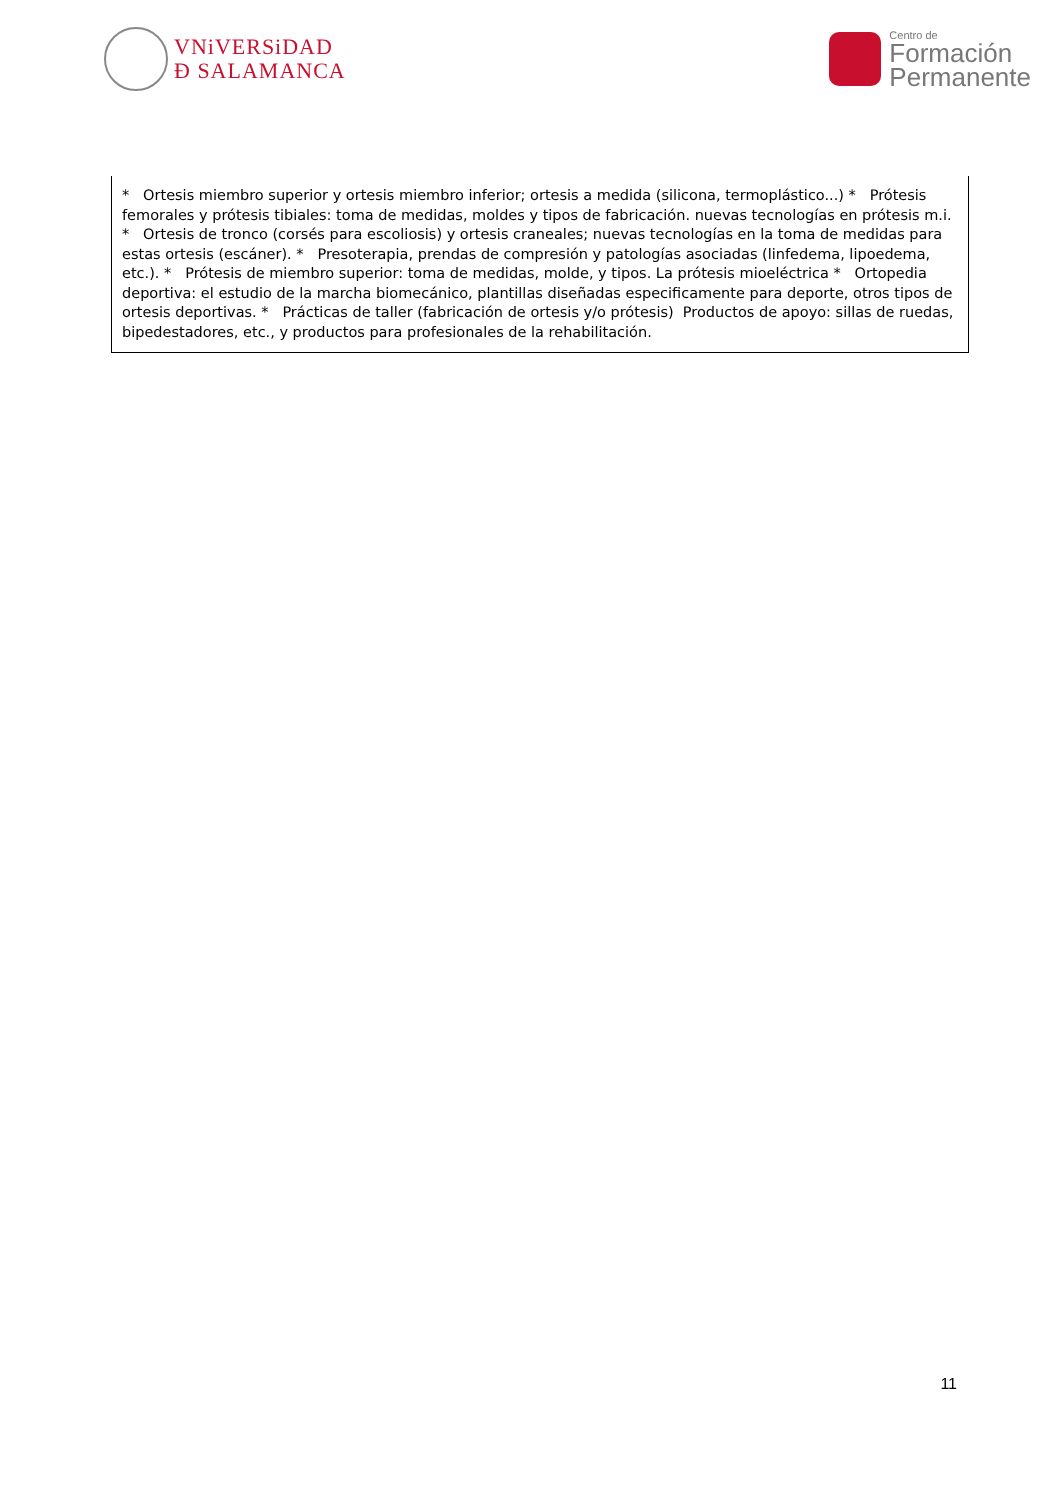VNiVERSiDAD
Ð SALAMANCA
Centro de
Formación
Permanente
| * Ortesis miembro superior y ortesis miembro inferior; ortesis a medida (silicona, termoplástico...) * Prótesis femorales y prótesis tibiales: toma de medidas, moldes y tipos de fabricación. nuevas tecnologías en prótesis m.i. * Ortesis de tronco (corsés para escoliosis) y ortesis craneales; nuevas tecnologías en la toma de medidas para estas ortesis (escáner). * Presoterapia, prendas de compresión y patologías asociadas (linfedema, lipoedema, etc.). * Prótesis de miembro superior: toma de medidas, molde, y tipos. La prótesis mioeléctrica * Ortopedia deportiva: el estudio de la marcha biomecánico, plantillas diseñadas especificamente para deporte, otros tipos de ortesis deportivas. * Prácticas de taller (fabricación de ortesis y/o prótesis) Productos de apoyo: sillas de ruedas, bipedestadores, etc., y productos para profesionales de la rehabilitación. |
11